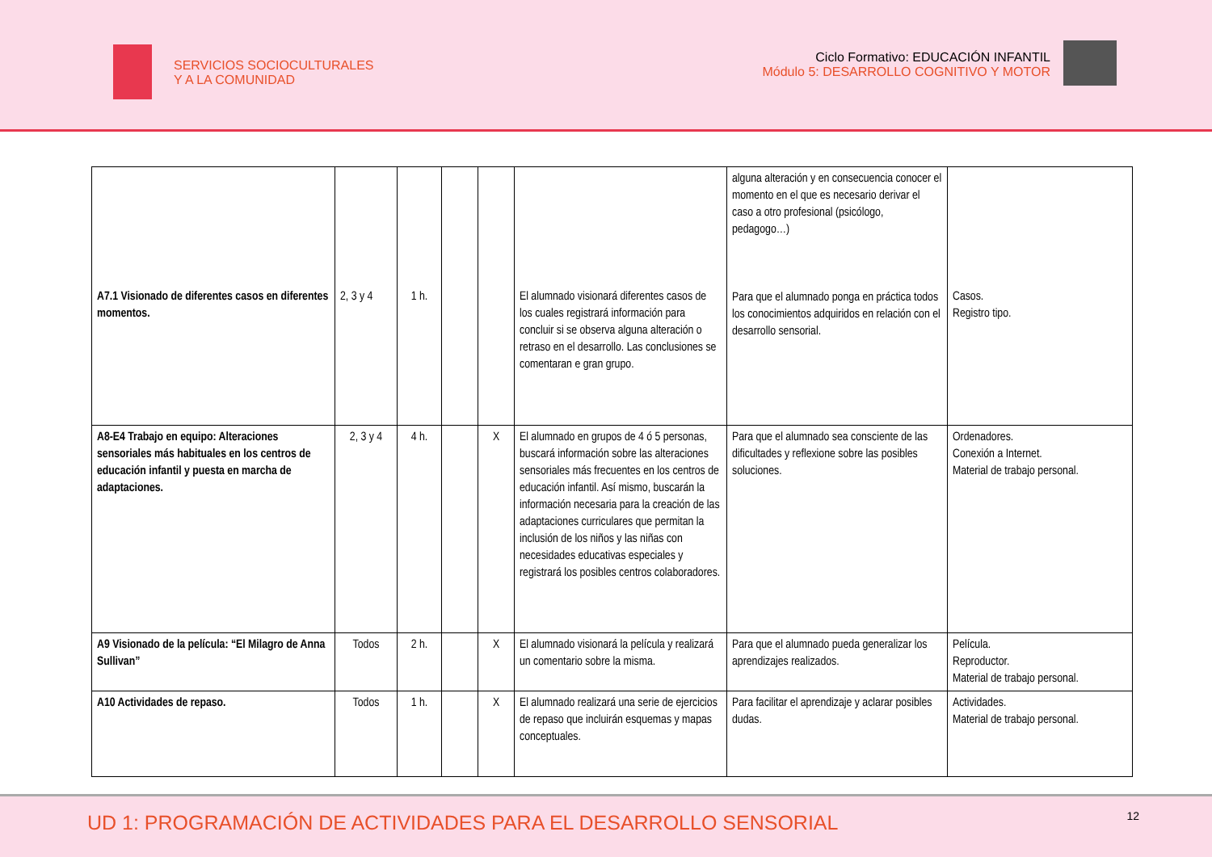SERVICIOS SOCIOCULTURALES
Y A LA COMUNIDAD
Ciclo Formativo: EDUCACIÓN INFANTIL
Módulo 5: DESARROLLO COGNITIVO Y MOTOR
| A7.1 Visionado de diferentes casos en diferentes momentos. | 2, 3 y 4 | 1 h. | | | El alumnado visionará diferentes casos de los cuales registrará información para concluir si se observa alguna alteración o retraso en el desarrollo. Las conclusiones se comentaran e gran grupo. | alguna alteración y en consecuencia conocer el momento en el que es necesario derivar el caso a otro profesional (psicólogo, pedagogo…) Para que el alumnado ponga en práctica todos los conocimientos adquiridos en relación con el desarrollo sensorial. | Casos. Registro tipo. |
| A8-E4 Trabajo en equipo: Alteraciones sensoriales más habituales en los centros de educación infantil y puesta en marcha de adaptaciones. | 2, 3 y 4 | 4 h. | | X | El alumnado en grupos de 4 ó 5 personas, buscará información sobre las alteraciones sensoriales más frecuentes en los centros de educación infantil. Así mismo, buscarán la información necesaria para la creación de las adaptaciones curriculares que permitan la inclusión de los niños y las niñas con necesidades educativas especiales y registrará los posibles centros colaboradores. | Para que el alumnado sea consciente de las dificultades y reflexione sobre las posibles soluciones. | Ordenadores. Conexión a Internet. Material de trabajo personal. |
| A9 Visionado de la película: “El Milagro de Anna Sullivan” | Todos | 2 h. | | X | El alumnado visionará la película y realizará un comentario sobre la misma. | Para que el alumnado pueda generalizar los aprendizajes realizados. | Película. Reproductor. Material de trabajo personal. |
| A10 Actividades de repaso. | Todos | 1 h. | | X | El alumnado realizará una serie de ejercicios de repaso que incluirán esquemas y mapas conceptuales. | Para facilitar el aprendizaje y aclarar posibles dudas. | Actividades. Material de trabajo personal. |
UD 1: PROGRAMACIÓN DE ACTIVIDADES PARA EL DESARROLLO SENSORIAL
12